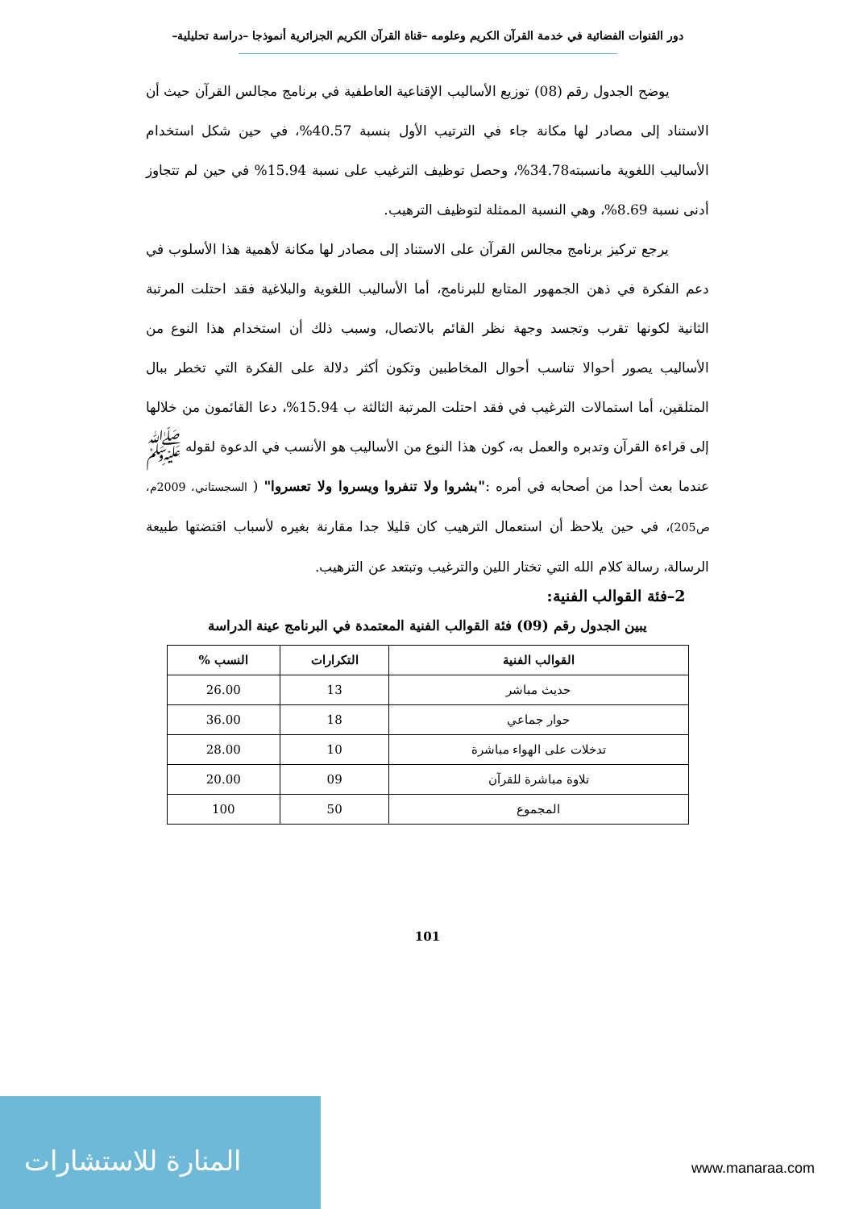دور القنوات الفضائية في خدمة القرآن الكريم وعلومه –قناة القرآن الكريم الجزائرية أنموذجا –دراسة تحليلية–
يوضح الجدول رقم (08) توزيع الأساليب الإقناعية العاطفية في برنامج مجالس القرآن حيث أن الاستناد إلى مصادر لها مكانة جاء في الترتيب الأول بنسبة 40.57%، في حين شكل استخدام الأساليب اللغوية مانسبته34.78%، وحصل توظيف الترغيب على نسبة 15.94% في حين لم تتجاوز أدنى نسبة 8.69%، وهي النسبة الممثلة لتوظيف الترهيب.
يرجع تركيز برنامج مجالس القرآن على الاستناد إلى مصادر لها مكانة لأهمية هذا الأسلوب في دعم الفكرة في ذهن الجمهور المتابع للبرنامج، أما الأساليب اللغوية والبلاغية فقد احتلت المرتبة الثانية لكونها تقرب وتجسد وجهة نظر القائم بالاتصال، وسبب ذلك أن استخدام هذا النوع من الأساليب يصور أحوالا تناسب أحوال المخاطبين وتكون أكثر دلالة على الفكرة التي تخطر ببال المتلقين، أما استمالات الترغيب في فقد احتلت المرتبة الثالثة ب 15.94%، دعا القائمون من خلالها إلى قراءة القرآن وتدبره والعمل به، كون هذا النوع من الأساليب هو الأنسب في الدعوة لقوله ﷺ عندما بعث أحدا من أصحابه في أمره :"بشروا ولا تنفروا ويسروا ولا تعسروا" ( السجستاني، 2009م، ص205)، في حين يلاحظ أن استعمال الترهيب كان قليلا جدا مقارنة بغيره لأسباب اقتضتها طبيعة الرسالة، رسالة كلام الله التي تختار اللين والترغيب وتبتعد عن الترهيب.
2–فئة القوالب الفنية:
يبين الجدول رقم (09) فئة القوالب الفنية المعتمدة في البرنامج عينة الدراسة
| القوالب الفنية | التكرارات | النسب % |
| --- | --- | --- |
| حديث مباشر | 13 | 26.00 |
| حوار جماعي | 18 | 36.00 |
| تدخلات على الهواء مباشرة | 10 | 28.00 |
| تلاوة مباشرة للقرآن | 09 | 20.00 |
| المجموع | 50 | 100 |
101
المنارة للاستشارات
www.manaraa.com